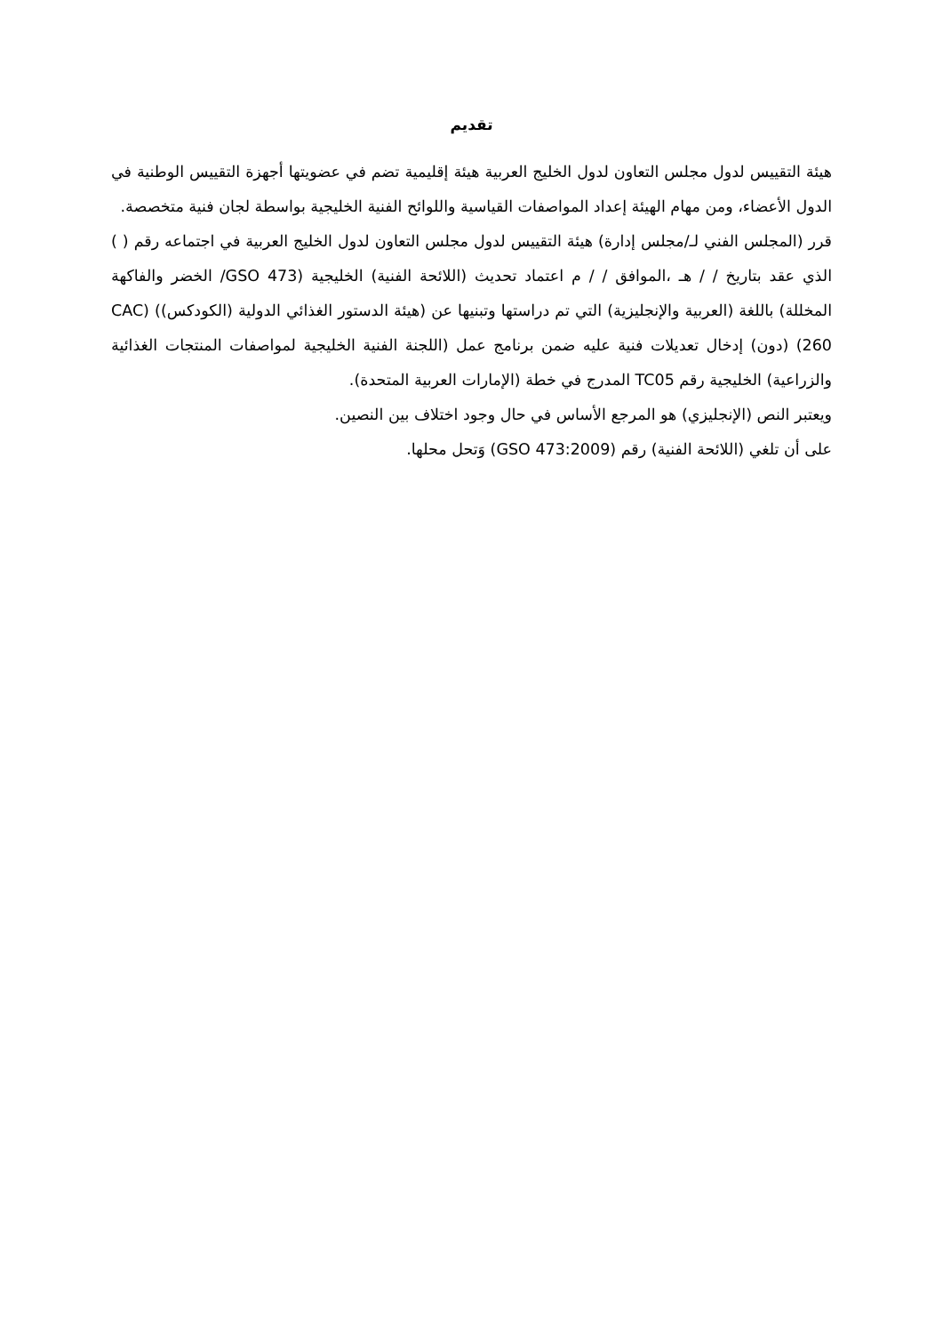تقديم
هيئة التقييس لدول مجلس التعاون لدول الخليج العربية هيئة إقليمية تضم في عضويتها أجهزة التقييس الوطنية في الدول الأعضاء، ومن مهام الهيئة إعداد المواصفات القياسية واللوائح الفنية الخليجية بواسطة لجان فنية متخصصة.
قرر (المجلس الفني لـ/مجلس إدارة) هيئة التقييس لدول مجلس التعاون لدول الخليج العربية في اجتماعه رقم ( ) الذي عقد بتاريخ / / هـ ،الموافق / / م اعتماد تحديث (اللائحة الفنية) الخليجية (GSO 473/ الخضر والفاكهة المخللة) باللغة (العربية والإنجليزية) التي تم دراستها وتبنيها عن (هيئة الدستور الغذائي الدولية (الكودكس)) (CAC 260) (دون) إدخال تعديلات فنية عليه ضمن برنامج عمل (اللجنة الفنية الخليجية لمواصفات المنتجات الغذائية والزراعية) الخليجية رقم TC05 المدرج في خطة (الإمارات العربية المتحدة).
ويعتبر النص (الإنجليزي) هو المرجع الأساس في حال وجود اختلاف بين النصين.
على أن تلغي (اللائحة الفنية) رقم (GSO 473:2009) وَتحل محلها.